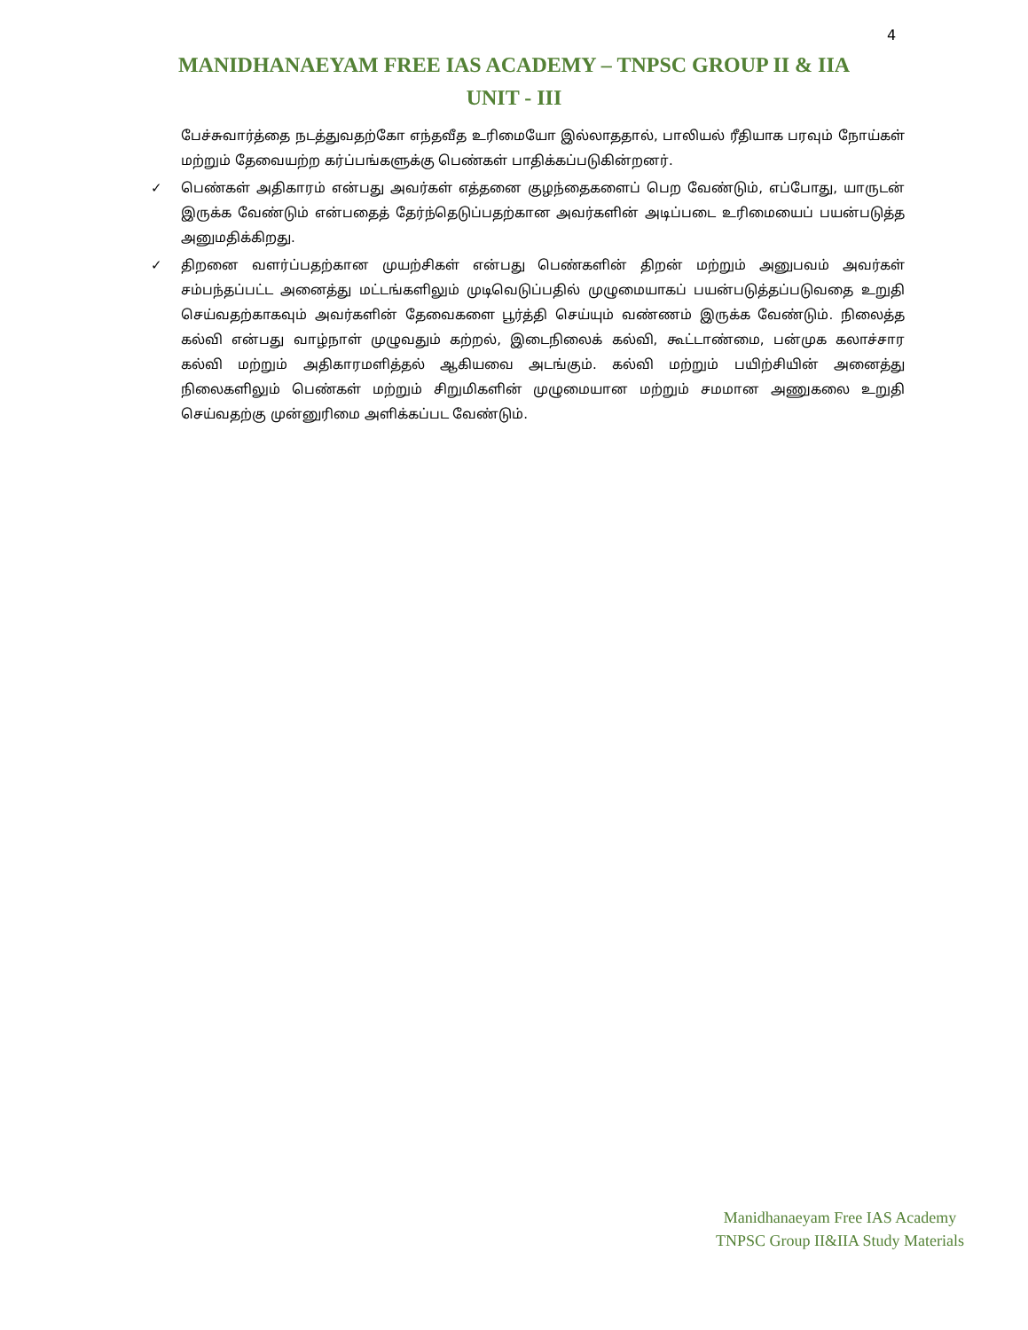4
MANIDHANAEYAM FREE IAS ACADEMY – TNPSC GROUP II & IIA
UNIT - III
பேச்சுவார்த்தை நடத்துவதற்கோ எந்தவீத உரிமையோ இல்லாததால், பாலியல் ரீதியாக பரவும் நோய்கள் மற்றும் தேவையற்ற கர்ப்பங்களுக்கு பெண்கள் பாதிக்கப்படுகின்றனர்.
✓ பெண்கள் அதிகாரம் என்பது அவர்கள் எத்தனை குழந்தைகளைப் பெற வேண்டும், எப்போது, யாருடன் இருக்க வேண்டும் என்பதைத் தேர்ந்தெடுப்பதற்கான அவர்களின் அடிப்படை உரிமையைப் பயன்படுத்த அனுமதிக்கிறது.
✓ திறனை வளர்ப்பதற்கான முயற்சிகள் என்பது பெண்களின் திறன் மற்றும் அனுபவம் அவர்கள் சம்பந்தப்பட்ட அனைத்து மட்டங்களிலும் முடிவெடுப்பதில் முழுமையாகப் பயன்படுத்தப்படுவதை உறுதி செய்வதற்காகவும் அவர்களின் தேவைகளை பூர்த்தி செய்யும் வண்ணம் இருக்க வேண்டும். நிலைத்த கல்வி என்பது வாழ்நாள் முழுவதும் கற்றல், இடைநிலைக் கல்வி, கூட்டாண்மை, பன்முக கலாச்சார கல்வி மற்றும் அதிகாரமளித்தல் ஆகியவை அடங்கும். கல்வி மற்றும் பயிற்சியின் அனைத்து நிலைகளிலும் பெண்கள் மற்றும் சிறுமிகளின் முழுமையான மற்றும் சமமான அணுகலை உறுதி செய்வதற்கு முன்னுரிமை அளிக்கப்பட வேண்டும்.
Manidhanaeyam Free IAS Academy
TNPSC Group II&IIA Study Materials